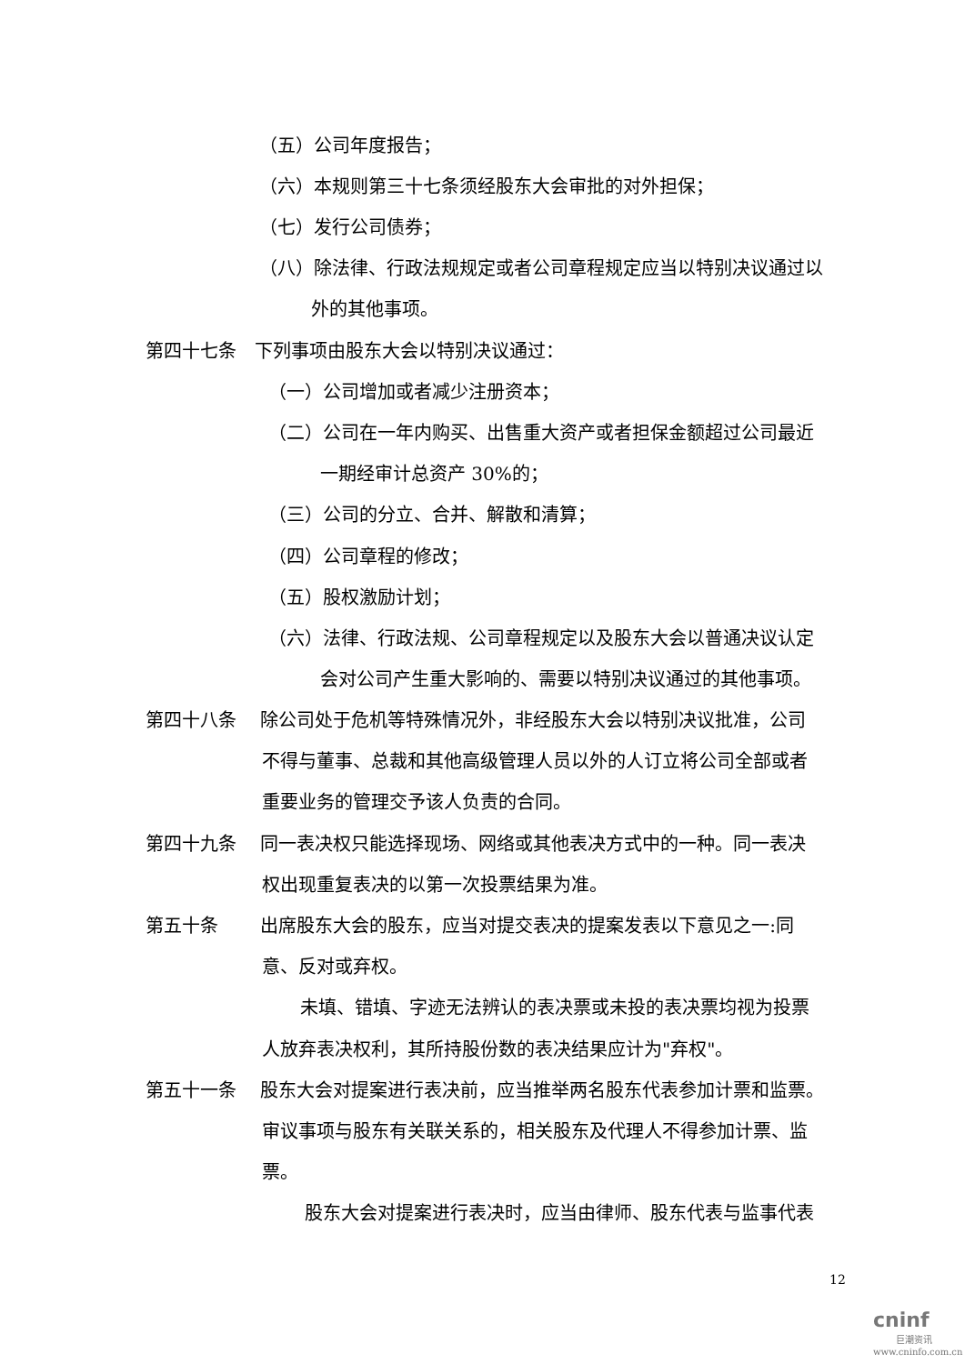（五）公司年度报告；
（六）本规则第三十七条须经股东大会审批的对外担保；
（七）发行公司债券；
（八）除法律、行政法规规定或者公司章程规定应当以特别决议通过以
外的其他事项。
第四十七条　下列事项由股东大会以特别决议通过：
（一）公司增加或者减少注册资本；
（二）公司在一年内购买、出售重大资产或者担保金额超过公司最近
一期经审计总资产 30%的；
（三）公司的分立、合并、解散和清算；
（四）公司章程的修改；
（五）股权激励计划；
（六）法律、行政法规、公司章程规定以及股东大会以普通决议认定
会对公司产生重大影响的、需要以特别决议通过的其他事项。
第四十八条　 除公司处于危机等特殊情况外，非经股东大会以特别决议批准，公司
不得与董事、总裁和其他高级管理人员以外的人订立将公司全部或者
重要业务的管理交予该人负责的合同。
第四十九条　 同一表决权只能选择现场、网络或其他表决方式中的一种。同一表决
权出现重复表决的以第一次投票结果为准。
第五十条　　 出席股东大会的股东，应当对提交表决的提案发表以下意见之一:同
意、反对或弃权。
未填、错填、字迹无法辨认的表决票或未投的表决票均视为投票
人放弃表决权利，其所持股份数的表决结果应计为"弃权"。
第五十一条　 股东大会对提案进行表决前，应当推举两名股东代表参加计票和监票。
审议事项与股东有关联关系的，相关股东及代理人不得参加计票、监
票。
股东大会对提案进行表决时，应当由律师、股东代表与监事代表
12
cninf
巨潮资讯
www.cninfo.com.cn